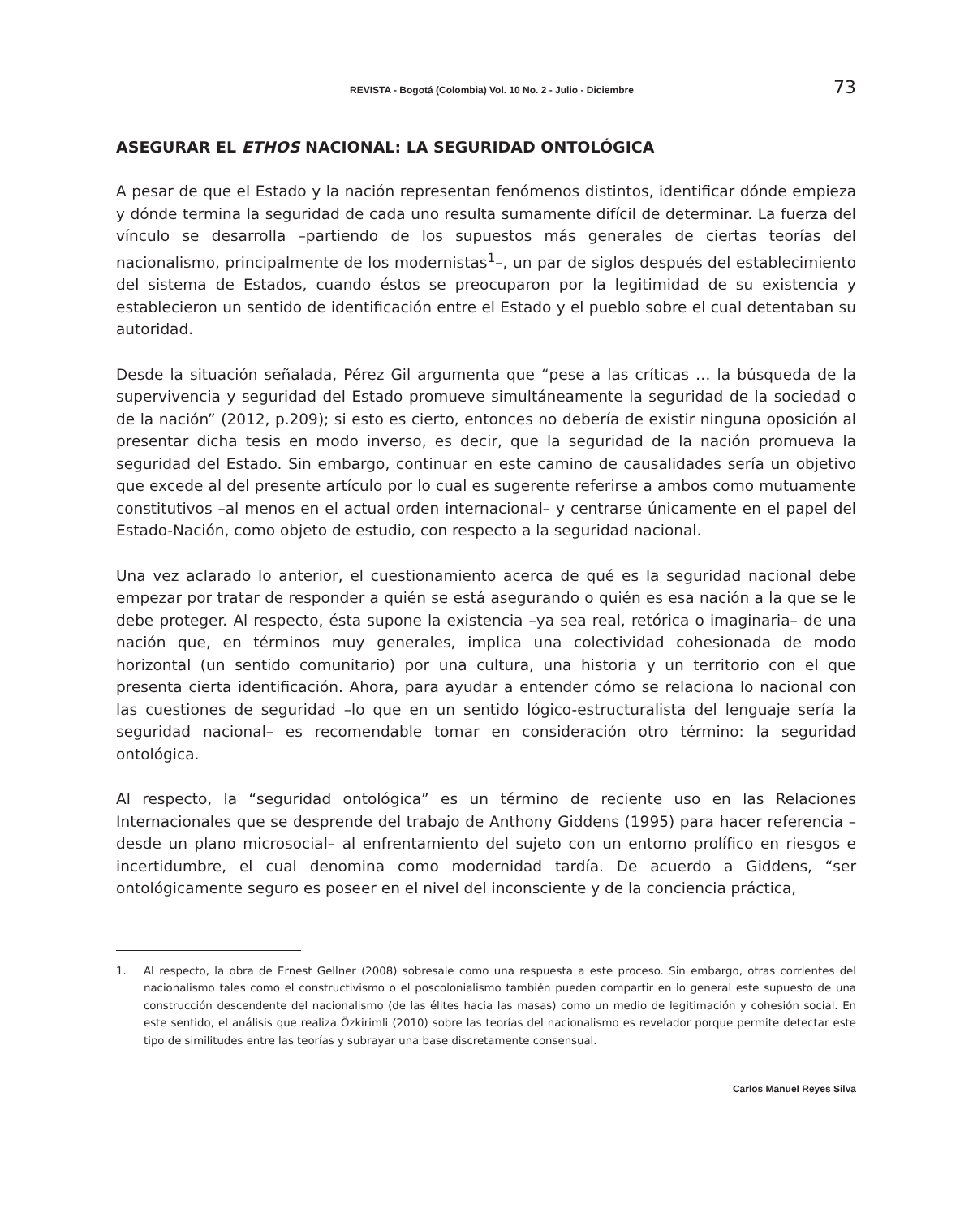REVISTA - Bogotá (Colombia) Vol. 10 No. 2 - Julio - Diciembre 73
ASEGURAR EL ETHOS NACIONAL: LA SEGURIDAD ONTOLÓGICA
A pesar de que el Estado y la nación representan fenómenos distintos, identificar dónde empieza y dónde termina la seguridad de cada uno resulta sumamente difícil de determinar. La fuerza del vínculo se desarrolla –partiendo de los supuestos más generales de ciertas teorías del nacionalismo, principalmente de los modernistas<sup>1</sup>–, un par de siglos después del establecimiento del sistema de Estados, cuando éstos se preocuparon por la legitimidad de su existencia y establecieron un sentido de identificación entre el Estado y el pueblo sobre el cual detentaban su autoridad.
Desde la situación señalada, Pérez Gil argumenta que “pese a las críticas … la búsqueda de la supervivencia y seguridad del Estado promueve simultáneamente la seguridad de la sociedad o de la nación” (2012, p.209); si esto es cierto, entonces no debería de existir ninguna oposición al presentar dicha tesis en modo inverso, es decir, que la seguridad de la nación promueva la seguridad del Estado. Sin embargo, continuar en este camino de causalidades sería un objetivo que excede al del presente artículo por lo cual es sugerente referirse a ambos como mutuamente constitutivos –al menos en el actual orden internacional– y centrarse únicamente en el papel del Estado-Nación, como objeto de estudio, con respecto a la seguridad nacional.
Una vez aclarado lo anterior, el cuestionamiento acerca de qué es la seguridad nacional debe empezar por tratar de responder a quién se está asegurando o quién es esa nación a la que se le debe proteger. Al respecto, ésta supone la existencia –ya sea real, retórica o imaginaria– de una nación que, en términos muy generales, implica una colectividad cohesionada de modo horizontal (un sentido comunitario) por una cultura, una historia y un territorio con el que presenta cierta identificación. Ahora, para ayudar a entender cómo se relaciona lo nacional con las cuestiones de seguridad –lo que en un sentido lógico-estructuralista del lenguaje sería la seguridad nacional– es recomendable tomar en consideración otro término: la seguridad ontológica.
Al respecto, la “seguridad ontológica” es un término de reciente uso en las Relaciones Internacionales que se desprende del trabajo de Anthony Giddens (1995) para hacer referencia –desde un plano microsocial– al enfrentamiento del sujeto con un entorno prolífico en riesgos e incertidumbre, el cual denomina como modernidad tardía. De acuerdo a Giddens, “ser ontológicamente seguro es poseer en el nivel del inconsciente y de la conciencia práctica,
1. Al respecto, la obra de Ernest Gellner (2008) sobresale como una respuesta a este proceso. Sin embargo, otras corrientes del nacionalismo tales como el constructivismo o el poscolonialismo también pueden compartir en lo general este supuesto de una construcción descendente del nacionalismo (de las élites hacia las masas) como un medio de legitimación y cohesión social. En este sentido, el análisis que realiza Özkirimli (2010) sobre las teorías del nacionalismo es revelador porque permite detectar este tipo de similitudes entre las teorías y subrayar una base discretamente consensual.
Carlos Manuel Reyes Silva